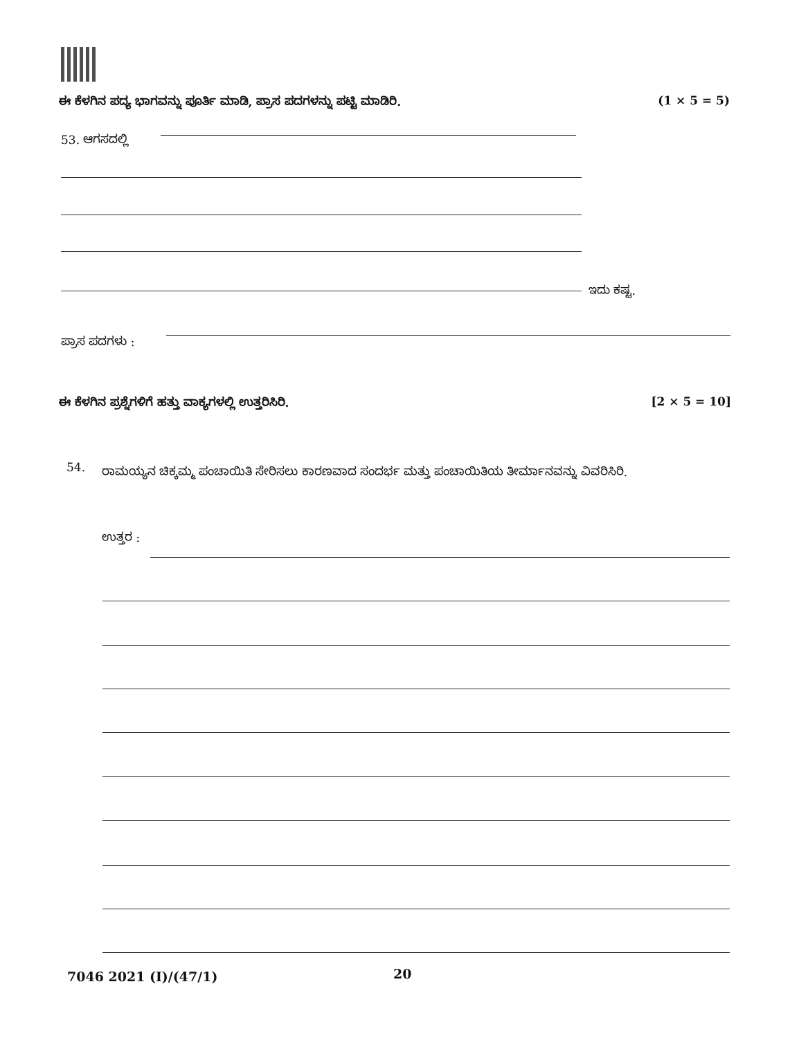ಈ ಕೆಳಗಿನ ಪದ್ಯ ಭಾಗವನ್ನು ಪೂರ್ತಿ ಮಾಡಿ, ಪ್ರಾಸ ಪದಗಳನ್ನು ಪಟ್ಟಿ ಮಾಡಿರಿ. (1 × 5 = 5)
53. ಆಗಸದಲ್ಲಿ
ಇದು ಕಷ್ಟ.
ಪ್ರಾಸ ಪದಗಳು :
ಈ ಕೆಳಗಿನ ಪ್ರಶ್ನೆಗಳಿಗೆ ಹತ್ತು ವಾಕ್ಯಗಳಲ್ಲಿ ಉತ್ತರಿಸಿರಿ. [2 × 5 = 10]
54.
ರಾಮಯ್ಯನ ಚಿಕ್ಕಮ್ಮ ಪಂಚಾಯಿತಿ ಸೇರಿಸಲು ಕಾರಣವಾದ ಸಂದರ್ಭ ಮತ್ತು ಪಂಚಾಯಿತಿಯ ತೀರ್ಮಾನವನ್ನು ವಿವರಿಸಿರಿ.
ಉತ್ತರ :
7046 2021 (I)/(47/1) 20